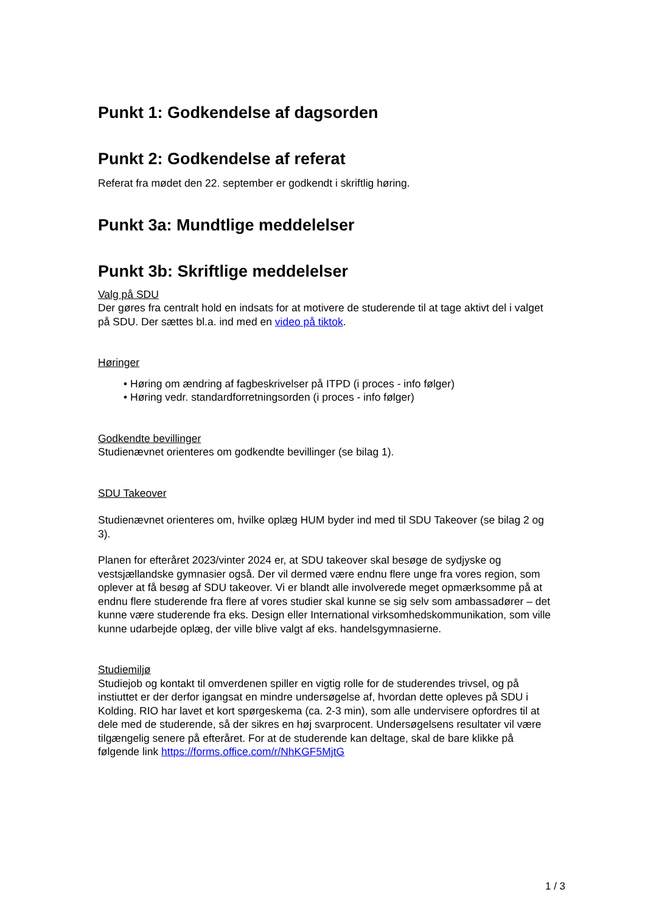Punkt 1: Godkendelse af dagsorden
Punkt 2: Godkendelse af referat
Referat fra mødet den 22. september er godkendt i skriftlig høring.
Punkt 3a: Mundtlige meddelelser
Punkt 3b: Skriftlige meddelelser
Valg på SDU
Der gøres fra centralt hold en indsats for at motivere de studerende til at tage aktivt del i valget på SDU. Der sættes bl.a. ind med en video på tiktok.
Høringer
• Høring om ændring af fagbeskrivelser på ITPD (i proces - info følger)
• Høring vedr. standardforretningsorden (i proces - info følger)
Godkendte bevillinger
Studienævnet orienteres om godkendte bevillinger (se bilag 1).
SDU Takeover
Studienævnet orienteres om, hvilke oplæg HUM byder ind med til SDU Takeover (se bilag 2 og 3).
Planen for efteråret 2023/vinter 2024 er, at SDU takeover skal besøge de sydjyske og vestsjællandske gymnasier også. Der vil dermed være endnu flere unge fra vores region, som oplever at få besøg af SDU takeover. Vi er blandt alle involverede meget opmærksomme på at endnu flere studerende fra flere af vores studier skal kunne se sig selv som ambassadører – det kunne være studerende fra eks. Design eller International virksomhedskommunikation, som ville kunne udarbejde oplæg, der ville blive valgt af eks. handelsgymnasierne.
Studiemiljø
Studiejob og kontakt til omverdenen spiller en vigtig rolle for de studerendes trivsel, og på instiuttet er der derfor igangsat en mindre undersøgelse af, hvordan dette opleves på SDU i Kolding. RIO har lavet et kort spørgeskema (ca. 2-3 min), som alle undervisere opfordres til at dele med de studerende, så der sikres en høj svarprocent. Undersøgelsens resultater vil være tilgængelig senere på efteråret. For at de studerende kan deltage, skal de bare klikke på følgende link https://forms.office.com/r/NhKGF5MjtG
1 / 3